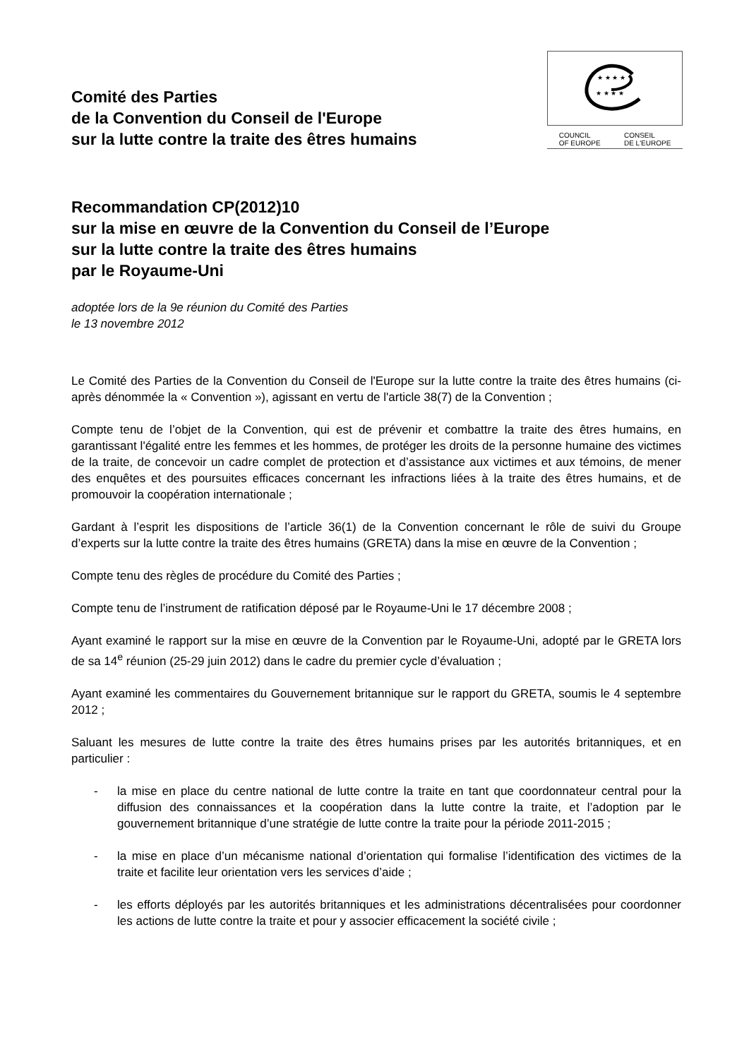Comité des Parties
de la Convention du Conseil de l'Europe
sur la lutte contre la traite des êtres humains
★ ★ ★ ★
★ ★ ★ ★
COUNCIL
OF EUROPE CONSEIL
DE L'EUROPE
Recommandation CP(2012)10
sur la mise en œuvre de la Convention du Conseil de l’Europe
sur la lutte contre la traite des êtres humains
par le Royaume-Uni
adoptée lors de la 9e réunion du Comité des Parties
le 13 novembre 2012
Le Comité des Parties de la Convention du Conseil de l'Europe sur la lutte contre la traite des êtres humains (ci-après dénommée la « Convention »), agissant en vertu de l'article 38(7) de la Convention ;
Compte tenu de l’objet de la Convention, qui est de prévenir et combattre la traite des êtres humains, en garantissant l'égalité entre les femmes et les hommes, de protéger les droits de la personne humaine des victimes de la traite, de concevoir un cadre complet de protection et d’assistance aux victimes et aux témoins, de mener des enquêtes et des poursuites efficaces concernant les infractions liées à la traite des êtres humains, et de promouvoir la coopération internationale ;
Gardant à l’esprit les dispositions de l’article 36(1) de la Convention concernant le rôle de suivi du Groupe d’experts sur la lutte contre la traite des êtres humains (GRETA) dans la mise en œuvre de la Convention ;
Compte tenu des règles de procédure du Comité des Parties ;
Compte tenu de l’instrument de ratification déposé par le Royaume-Uni le 17 décembre 2008 ;
Ayant examiné le rapport sur la mise en œuvre de la Convention par le Royaume-Uni, adopté par le GRETA lors de sa 14<sup>e</sup> réunion (25-29 juin 2012) dans le cadre du premier cycle d’évaluation ;
Ayant examiné les commentaires du Gouvernement britannique sur le rapport du GRETA, soumis le 4 septembre 2012 ;
Saluant les mesures de lutte contre la traite des êtres humains prises par les autorités britanniques, et en particulier :
- la mise en place du centre national de lutte contre la traite en tant que coordonnateur central pour la diffusion des connaissances et la coopération dans la lutte contre la traite, et l’adoption par le gouvernement britannique d’une stratégie de lutte contre la traite pour la période 2011-2015 ;
- la mise en place d’un mécanisme national d’orientation qui formalise l’identification des victimes de la traite et facilite leur orientation vers les services d’aide ;
- les efforts déployés par les autorités britanniques et les administrations décentralisées pour coordonner les actions de lutte contre la traite et pour y associer efficacement la société civile ;